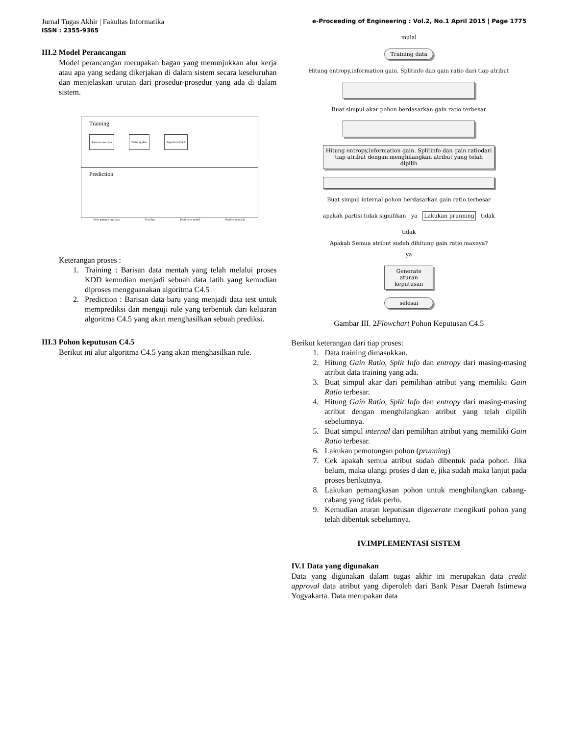Jurnal Tugas Akhir | Fakultas Informatika
ISSN : 2355-9365 e-Proceeding of Engineering : Vol.2, No.1 April 2015 | Page 1775
III.2 Model Perancangan
Model perancangan merupakan bagan yang menunjukkan alur kerja atau apa yang sedang dikerjakan di dalam sistem secara keseluruhan dan menjelaskan urutan dari prosedur-prosedur yang ada di dalam sistem.
Training
Patients raw data Training data Algoritma C4.5
Prediction
New patients raw data Test data Predictive model Prediction result
Keterangan proses :
1. Training : Barisan data mentah yang telah melalui proses KDD kemudian menjadi sebuah data latih yang kemudian diproses mengguanakan algoritma C4.5
2. Prediction : Barisan data baru yang menjadi data test untuk memprediksi dan menguji rule yang terbentuk dari keluaran algoritma C4.5 yang akan menghasilkan sebuah prediksi.
III.3 Pohon keputusan C4.5
Berikut ini alur algoritma C4.5 yang akan menghasilkan rule.
mulai
Training data
Hitung entropy,information gain. Splitinfo dan gain ratio dari tiap atribut
Buat simpul akar pohon berdasarkan gain ratio terbesar
Hitung entropy,information gain. Splitinfo dan gain ratiodari tiap atribut dengan menghilangkan atribut yang telah dipilih
Buat simpul internal pohon berdasarkan gain ratio terbesar
apakah partisi tidak signifikan ya Lakukan prunning tidak
tidak
Apakah Semua atribut sudah dihitung gain ratio maxnya?
ya
Generate aturan keputusan
selesai
Gambar III. 2Flowchart Pohon Keputusan C4.5
Berikut keterangan dari tiap proses:
1. Data training dimasukkan.
2. Hitung Gain Ratio, Split Info dan entropy dari masing-masing atribut data training yang ada.
3. Buat simpul akar dari pemilihan atribut yang memiliki Gain Ratio terbesar.
4. Hitung Gain Ratio, Split Info dan entropy dari masing-masing atribut dengan menghilangkan atribut yang telah dipilih sebelumnya.
5. Buat simpul internal dari pemilihan atribut yang memiliki Gain Ratio terbesar.
6. Lakukan pemotongan pohon (prunning)
7. Cek apakah semua atribut sudah dibentuk pada pohon. Jika belum, maka ulangi proses d dan e, jika sudah maka lanjut pada proses berikutnya.
8. Lakukan pemangkasan pohon untuk menghilangkan cabang-cabang yang tidak perlu.
9. Kemudian aturan keputusan digenerate mengikuti pohon yang telah dibentuk sebelumnya.
IV.IMPLEMENTASI SISTEM
IV.1 Data yang digunakan
Data yang digunakan dalam tugas akhir ini merupakan data credit approval data atribut yang diperoleh dari Bank Pasar Daerah Istimewa Yogyakarta. Data merupakan data